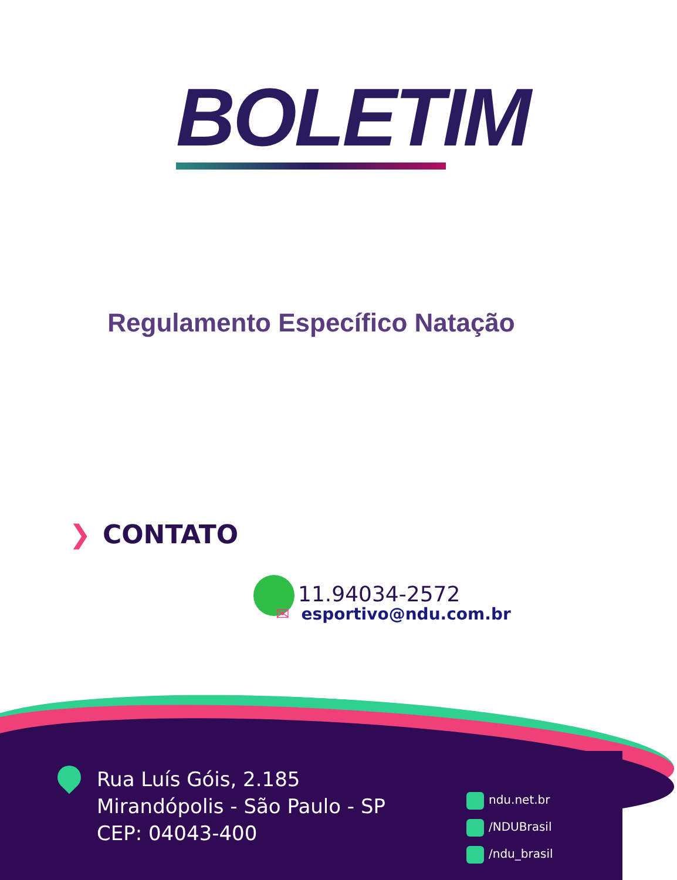BOLETIM
Regulamento Específico Natação
❯ CONTATO
11.94034-2572
✉ esportivo@ndu.com.br
Rua Luís Góis, 2.185
Mirandópolis - São Paulo - SP
CEP: 04043-400
ndu.net.br
/NDUBrasil
/ndu_brasil